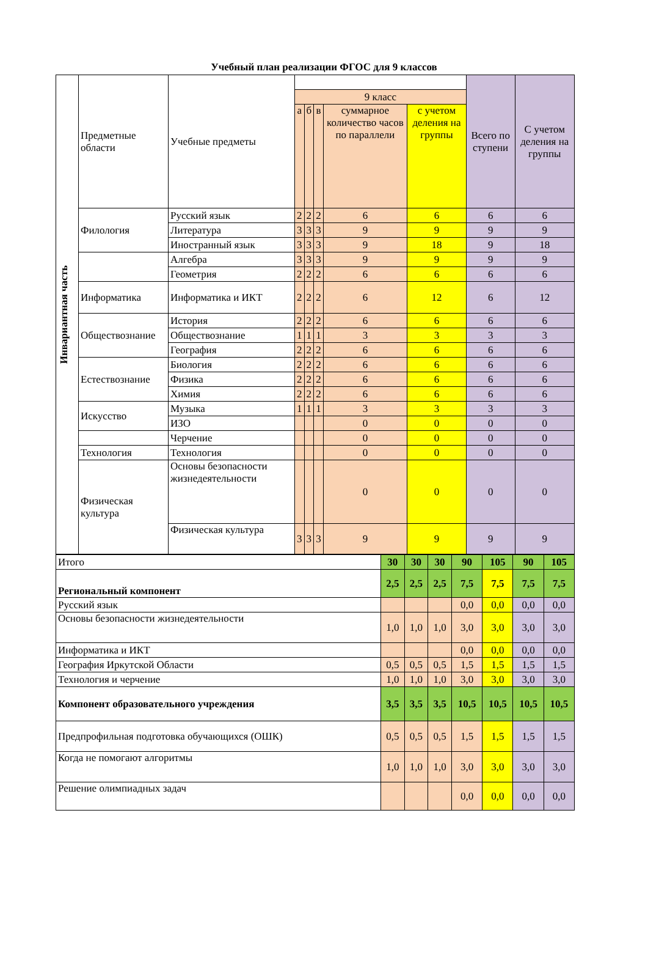Учебный план реализации ФГОС для 9 классов
| Инвариантная часть | Предметные области | Учебные предметы | | | | | | Всего по ступени | С учетом деления на группы |
| | | | 9 класс | | | | | | |
| | | | а | б | в | суммарное количество часов по параллели | с учетом деления на группы | | |
| | Филология | Русский язык | 2 | 2 | 2 | 6 | 6 | 6 | 6 |
| | | Литература | 3 | 3 | 3 | 9 | 9 | 9 | 9 |
| | | Иностранный язык | 3 | 3 | 3 | 9 | 18 | 9 | 18 |
| | | Алгебра | 3 | 3 | 3 | 9 | 9 | 9 | 9 |
| | | Геометрия | 2 | 2 | 2 | 6 | 6 | 6 | 6 |
| | Информатика | Информатика и ИКТ | 2 | 2 | 2 | 6 | 12 | 6 | 12 |
| | Обществознание | История | 2 | 2 | 2 | 6 | 6 | 6 | 6 |
| | | Обществознание | 1 | 1 | 1 | 3 | 3 | 3 | 3 |
| | | География | 2 | 2 | 2 | 6 | 6 | 6 | 6 |
| | Естествознание | Биология | 2 | 2 | 2 | 6 | 6 | 6 | 6 |
| | | Физика | 2 | 2 | 2 | 6 | 6 | 6 | 6 |
| | | Химия | 2 | 2 | 2 | 6 | 6 | 6 | 6 |
| | Искусство | Музыка | 1 | 1 | 1 | 3 | 3 | 3 | 3 |
| | | ИЗО | | | | 0 | 0 | 0 | 0 |
| | | Черчение | | | | 0 | 0 | 0 | 0 |
| | Технология | Технология | | | | 0 | 0 | 0 | 0 |
| | Физическая культура | Основы безопасности жизнедеятельности | | | | 0 | 0 | 0 | 0 |
| | | Физическая культура | 3 | 3 | 3 | 9 | 9 | 9 | 9 |
| Итого | 30 | 30 | 30 | 90 | 105 | 90 | 105 |
| Региональный компонент | 2,5 | 2,5 | 2,5 | 7,5 | 7,5 | 7,5 | 7,5 |
| Русский язык | | | | 0,0 | 0,0 | 0,0 | 0,0 |
| Основы безопасности жизнедеятельности | 1,0 | 1,0 | 1,0 | 3,0 | 3,0 | 3,0 | 3,0 |
| Информатика и ИКТ | | | | 0,0 | 0,0 | 0,0 | 0,0 |
| География Иркутской Области | 0,5 | 0,5 | 0,5 | 1,5 | 1,5 | 1,5 | 1,5 |
| Технология и черчение | 1,0 | 1,0 | 1,0 | 3,0 | 3,0 | 3,0 | 3,0 |
| Компонент образовательного учреждения | 3,5 | 3,5 | 3,5 | 10,5 | 10,5 | 10,5 | 10,5 |
| Предпрофильная подготовка обучающихся (ОШК) | 0,5 | 0,5 | 0,5 | 1,5 | 1,5 | 1,5 | 1,5 |
| Когда не помогают алгоритмы | 1,0 | 1,0 | 1,0 | 3,0 | 3,0 | 3,0 | 3,0 |
| Решение олимпиадных задач | | | | 0,0 | 0,0 | 0,0 | 0,0 |